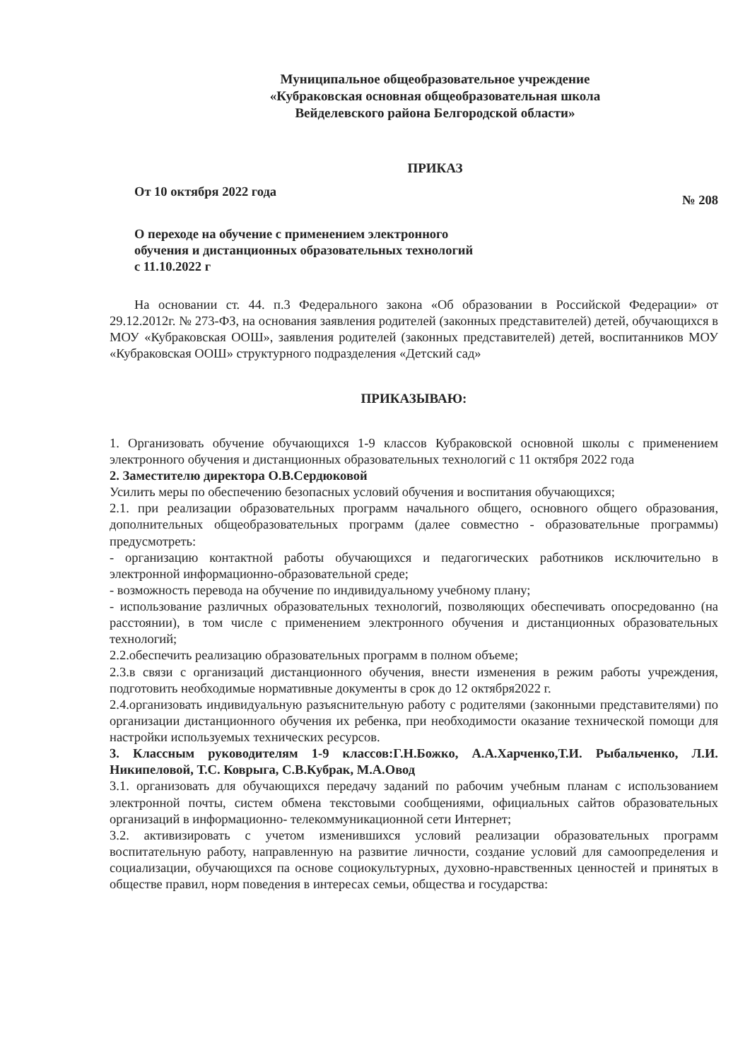Муниципальное общеобразовательное учреждение
«Кубраковская основная общеобразовательная школа
Вейделевского района Белгородской области»
ПРИКАЗ
От 10 октября 2022 года № 208
О переходе на обучение с применением электронного
обучения и дистанционных образовательных технологий
с 11.10.2022 г
На основании ст. 44. п.3 Федерального закона «Об образовании в Российской Федерации» от 29.12.2012г. № 273-ФЗ, на основания заявления родителей (законных представителей) детей, обучающихся в МОУ «Кубраковская ООШ», заявления родителей (законных представителей) детей, воспитанников МОУ «Кубраковская ООШ» структурного подразделения «Детский сад»
ПРИКАЗЫВАЮ:
1. Организовать обучение обучающихся 1-9 классов Кубраковской основной школы с применением электронного обучения и дистанционных образовательных технологий с 11 октября 2022 года
2. Заместителю директора О.В.Сердюковой
Усилить меры по обеспечению безопасных условий обучения и воспитания обучающихся;
2.1. при реализации образовательных программ начального общего, основного общего образования, дополнительных общеобразовательных программ (далее совместно - образовательные программы) предусмотреть:
- организацию контактной работы обучающихся и педагогических работников исключительно в электронной информационно-образовательной среде;
- возможность перевода на обучение по индивидуальному учебному плану;
- использование различных образовательных технологий, позволяющих обеспечивать опосредованно (на расстоянии), в том числе с применением электронного обучения и дистанционных образовательных технологий;
2.2.обеспечить реализацию образовательных программ в полном объеме;
2.3.в связи с организаций дистанционного обучения, внести изменения в режим работы учреждения, подготовить необходимые нормативные документы в срок до 12 октября2022 г.
2.4.организовать индивидуальную разъяснительную работу с родителями (законными представителями) по организации дистанционного обучения их ребенка, при необходимости оказание технической помощи для настройки используемых технических ресурсов.
3. Классным руководителям 1-9 классов:Г.Н.Божко, А.А.Харченко,Т.И. Рыбальченко, Л.И. Никипеловой, Т.С. Коврыга, С.В.Кубрак, М.А.Овод
3.1. организовать для обучающихся передачу заданий по рабочим учебным планам с использованием электронной почты, систем обмена текстовыми сообщениями, официальных сайтов образовательных организаций в информационно- телекоммуникационной сети Интернет;
3.2. активизировать с учетом изменившихся условий реализации образовательных программ воспитательную работу, направленную на развитие личности, создание условий для самоопределения и социализации, обучающихся па основе социокультурных, духовно-нравственных ценностей и принятых в обществе правил, норм поведения в интересах семьи, общества и государства: